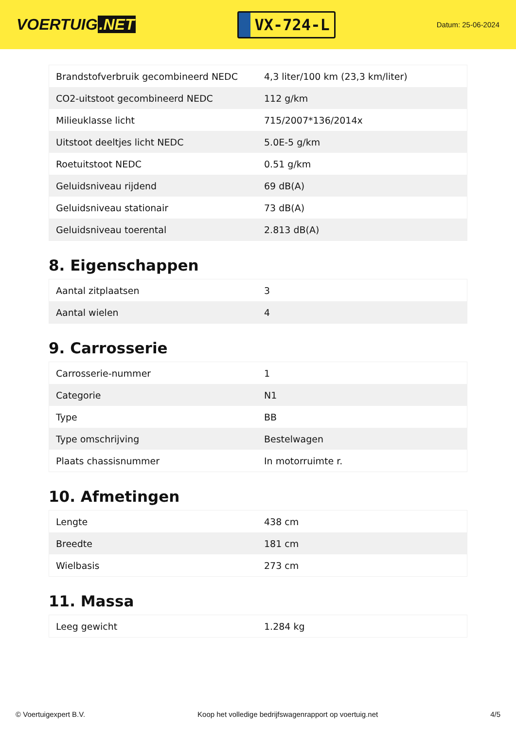VOERTUIG.NET
VX-724-L
Datum: 25-06-2024
| Brandstofverbruik gecombineerd NEDC | 4,3 liter/100 km (23,3 km/liter) |
| CO2-uitstoot gecombineerd NEDC | 112 g/km |
| Milieuklasse licht | 715/2007*136/2014x |
| Uitstoot deeltjes licht NEDC | 5.0E-5 g/km |
| Roetuitstoot NEDC | 0.51 g/km |
| Geluidsniveau rijdend | 69 dB(A) |
| Geluidsniveau stationair | 73 dB(A) |
| Geluidsniveau toerental | 2.813 dB(A) |
8. Eigenschappen
| Aantal zitplaatsen | 3 |
| Aantal wielen | 4 |
9. Carrosserie
| Carrosserie-nummer | 1 |
| Categorie | N1 |
| Type | BB |
| Type omschrijving | Bestelwagen |
| Plaats chassisnummer | In motorruimte r. |
10. Afmetingen
| Lengte | 438 cm |
| Breedte | 181 cm |
| Wielbasis | 273 cm |
11. Massa
| Leeg gewicht | 1.284 kg |
© Voertuigexpert B.V. Koop het volledige bedrijfswagenrapport op voertuig.net 4/5